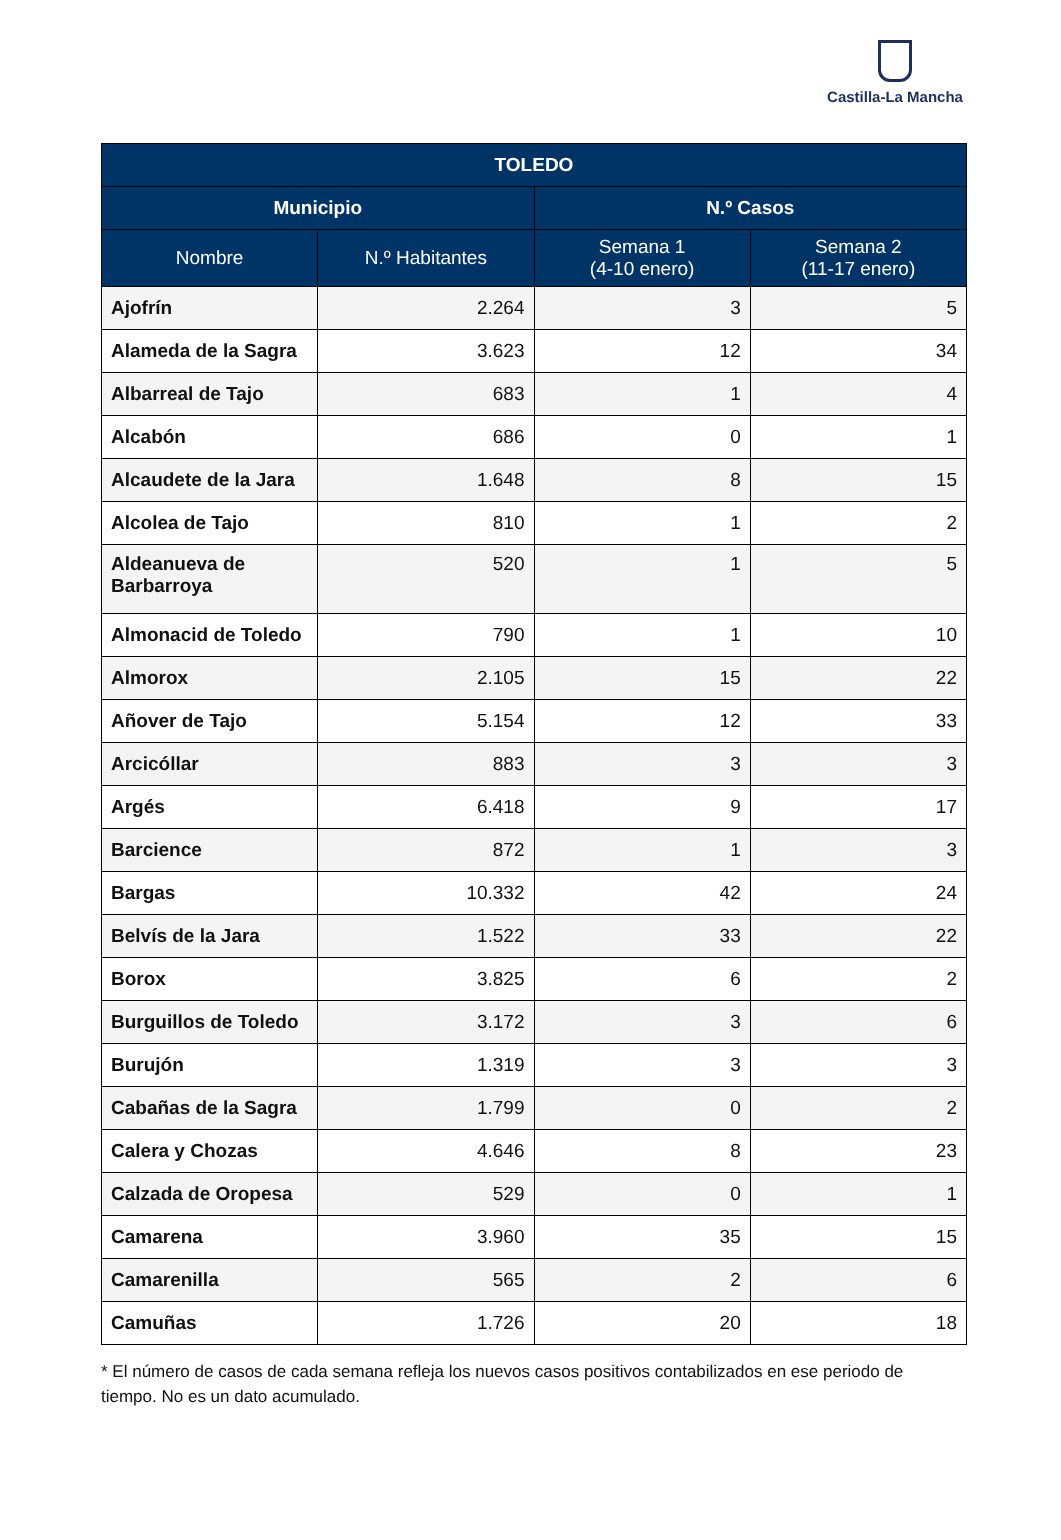Castilla-La Mancha
| TOLEDO | | | |
| --- | --- | --- | --- |
| Municipio | | N.º Casos | |
| Nombre | N.º Habitantes | Semana 1 (4-10 enero) | Semana 2 (11-17 enero) |
| Ajofrín | 2.264 | 3 | 5 |
| Alameda de la Sagra | 3.623 | 12 | 34 |
| Albarreal de Tajo | 683 | 1 | 4 |
| Alcabón | 686 | 0 | 1 |
| Alcaudete de la Jara | 1.648 | 8 | 15 |
| Alcolea de Tajo | 810 | 1 | 2 |
| Aldeanueva de Barbarroya | 520 | 1 | 5 |
| Almonacid de Toledo | 790 | 1 | 10 |
| Almorox | 2.105 | 15 | 22 |
| Añover de Tajo | 5.154 | 12 | 33 |
| Arcicóllar | 883 | 3 | 3 |
| Argés | 6.418 | 9 | 17 |
| Barcience | 872 | 1 | 3 |
| Bargas | 10.332 | 42 | 24 |
| Belvís de la Jara | 1.522 | 33 | 22 |
| Borox | 3.825 | 6 | 2 |
| Burguillos de Toledo | 3.172 | 3 | 6 |
| Burujón | 1.319 | 3 | 3 |
| Cabañas de la Sagra | 1.799 | 0 | 2 |
| Calera y Chozas | 4.646 | 8 | 23 |
| Calzada de Oropesa | 529 | 0 | 1 |
| Camarena | 3.960 | 35 | 15 |
| Camarenilla | 565 | 2 | 6 |
| Camuñas | 1.726 | 20 | 18 |
* El número de casos de cada semana refleja los nuevos casos positivos contabilizados en ese periodo de tiempo. No es un dato acumulado.